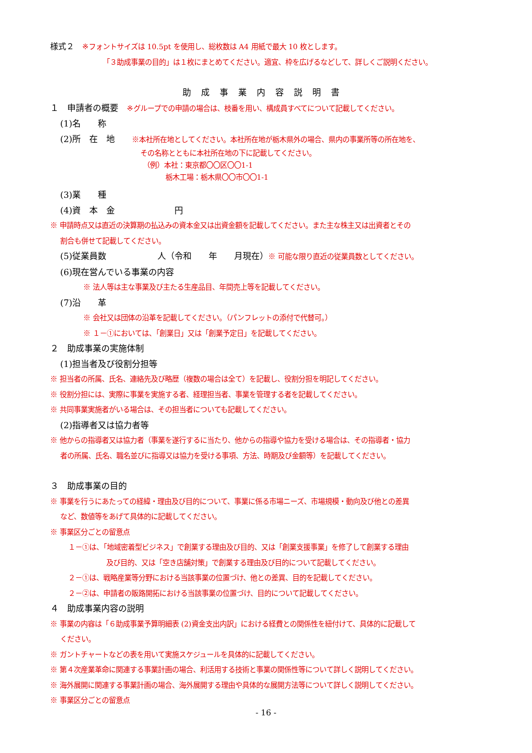様式２　※フォントサイズは 10.5pt を使用し、総枚数は A4 用紙で最大 10 枚とします。
「３助成事業の目的」は１枚にまとめてください。適宜、枠を広げるなどして、詳しくご説明ください。
助成事業内容説明書
１　申請者の概要　※グループでの申請の場合は、枝番を用い、構成員すべてについて記載してください。
(1)名　　称
(2)所　在　地　　※本社所在地としてください。本社所在地が栃木県外の場合、県内の事業所等の所在地を、
その名称とともに本社所在地の下に記載してください。
（例）本社：東京都〇〇区〇〇1-1
栃木工場：栃木県〇〇市〇〇1-1
(3)業　　種
(4)資　本　金　　　　　　　円
※ 申請時点又は直近の決算期の払込みの資本金又は出資金額を記載してください。また主な株主又は出資者とその
割合も併せて記載してください。
(5)従業員数　　　　　　人（令和　　年　　月現在）※ 可能な限り直近の従業員数としてください。
(6)現在営んでいる事業の内容
※ 法人等は主な事業及び主たる生産品目、年間売上等を記載してください。
(7)沿　　革
※ 会社又は団体の沿革を記載してください。（パンフレットの添付で代替可。）
※ １－①においては、「創業日」又は「創業予定日」を記載してください。
２　助成事業の実施体制
(1)担当者及び役割分担等
※ 担当者の所属、氏名、連絡先及び略歴（複数の場合は全て）を記載し、役割分担を明記してください。
※ 役割分担には、実際に事業を実施する者、経理担当者、事業を管理する者を記載してください。
※ 共同事業実施者がいる場合は、その担当者についても記載してください。
(2)指導者又は協力者等
※ 他からの指導者又は協力者（事業を遂行するに当たり、他からの指導や協力を受ける場合は、その指導者・協力
者の所属、氏名、職名並びに指導又は協力を受ける事項、方法、時期及び金額等）を記載してください。
３　助成事業の目的
※ 事業を行うにあたっての経緯・理由及び目的について、事業に係る市場ニーズ、市場規模・動向及び他との差異
など、数値等をあげて具体的に記載してください。
※ 事業区分ごとの留意点
１－①は、「地域密着型ビジネス」で創業する理由及び目的、又は「創業支援事業」を修了して創業する理由
及び目的、又は「空き店舗対策」で創業する理由及び目的について記載してください。
２－①は、戦略産業等分野における当該事業の位置づけ、他との差異、目的を記載してください。
２－②は、申請者の販路開拓における当該事業の位置づけ、目的について記載してください。
４　助成事業内容の説明
※ 事業の内容は「６助成事業予算明細表 (2)資金支出内訳」における経費との関係性を紐付けて、具体的に記載して
ください。
※ ガントチャートなどの表を用いて実施スケジュールを具体的に記載してください。
※ 第４次産業革命に関連する事業計画の場合、利活用する技術と事業の関係性等について詳しく説明してください。
※ 海外展開に関連する事業計画の場合、海外展開する理由や具体的な展開方法等について詳しく説明してください。
※ 事業区分ごとの留意点
- 16 -